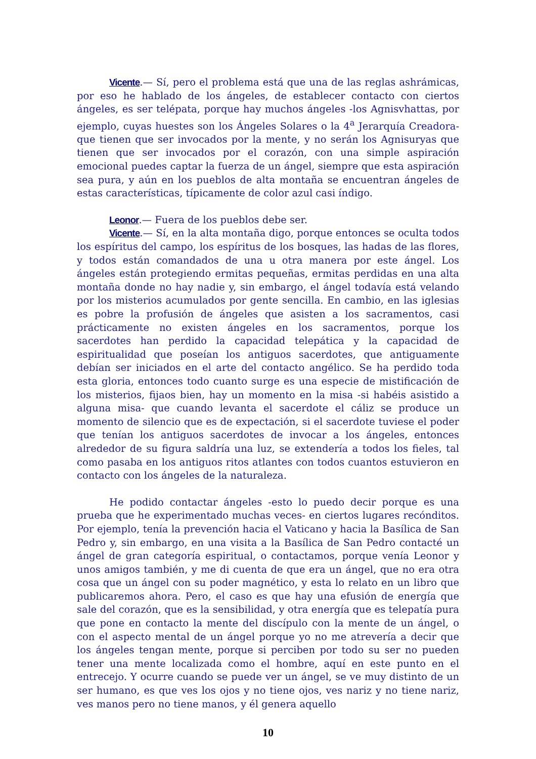Vicente.— Sí, pero el problema está que una de las reglas ashrámicas, por eso he hablado de los ángeles, de establecer contacto con ciertos ángeles, es ser telépata, porque hay muchos ángeles -los Agnisvhattas, por ejemplo, cuyas huestes son los Ángeles Solares o la 4<sup>a</sup> Jerarquía Creadora- que tienen que ser invocados por la mente, y no serán los Agnisuryas que tienen que ser invocados por el corazón, con una simple aspiración emocional puedes captar la fuerza de un ángel, siempre que esta aspiración sea pura, y aún en los pueblos de alta montaña se encuentran ángeles de estas características, típicamente de color azul casi índigo.
Leonor.— Fuera de los pueblos debe ser.
Vicente.— Sí, en la alta montaña digo, porque entonces se oculta todos los espíritus del campo, los espíritus de los bosques, las hadas de las flores, y todos están comandados de una u otra manera por este ángel. Los ángeles están protegiendo ermitas pequeñas, ermitas perdidas en una alta montaña donde no hay nadie y, sin embargo, el ángel todavía está velando por los misterios acumulados por gente sencilla. En cambio, en las iglesias es pobre la profusión de ángeles que asisten a los sacramentos, casi prácticamente no existen ángeles en los sacramentos, porque los sacerdotes han perdido la capacidad telepática y la capacidad de espiritualidad que poseían los antiguos sacerdotes, que antiguamente debían ser iniciados en el arte del contacto angélico. Se ha perdido toda esta gloria, entonces todo cuanto surge es una especie de mistificación de los misterios, fijaos bien, hay un momento en la misa -si habéis asistido a alguna misa- que cuando levanta el sacerdote el cáliz se produce un momento de silencio que es de expectación, si el sacerdote tuviese el poder que tenían los antiguos sacerdotes de invocar a los ángeles, entonces alrededor de su figura saldría una luz, se extendería a todos los fieles, tal como pasaba en los antiguos ritos atlantes con todos cuantos estuvieron en contacto con los ángeles de la naturaleza.
He podido contactar ángeles -esto lo puedo decir porque es una prueba que he experimentado muchas veces- en ciertos lugares recónditos. Por ejemplo, tenía la prevención hacia el Vaticano y hacia la Basílica de San Pedro y, sin embargo, en una visita a la Basílica de San Pedro contacté un ángel de gran categoría espiritual, o contactamos, porque venía Leonor y unos amigos también, y me di cuenta de que era un ángel, que no era otra cosa que un ángel con su poder magnético, y esta lo relato en un libro que publicaremos ahora. Pero, el caso es que hay una efusión de energía que sale del corazón, que es la sensibilidad, y otra energía que es telepatía pura que pone en contacto la mente del discípulo con la mente de un ángel, o con el aspecto mental de un ángel porque yo no me atrevería a decir que los ángeles tengan mente, porque si perciben por todo su ser no pueden tener una mente localizada como el hombre, aquí en este punto en el entrecejo. Y ocurre cuando se puede ver un ángel, se ve muy distinto de un ser humano, es que ves los ojos y no tiene ojos, ves nariz y no tiene nariz, ves manos pero no tiene manos, y él genera aquello
10